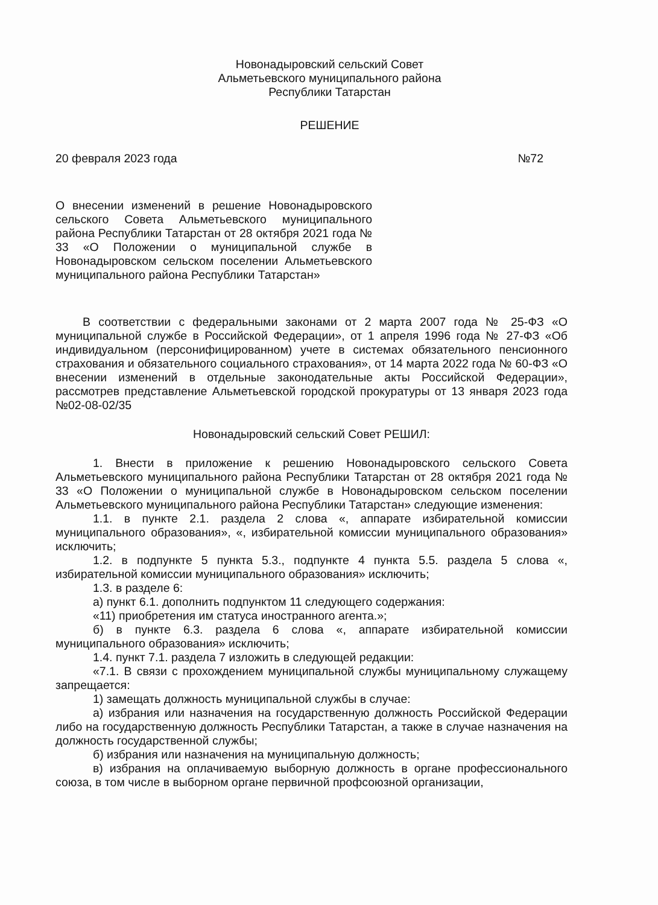Новонадыровский сельский Совет
Альметьевского муниципального района
Республики Татарстан
РЕШЕНИЕ
20 февраля 2023 года №72
О внесении изменений в решение Новонадыровского сельского Совета Альметьевского муниципального района Республики Татарстан от 28 октября 2021 года № 33 «О Положении о муниципальной службе в Новонадыровском сельском поселении Альметьевского муниципального района Республики Татарстан»
В соответствии с федеральными законами от 2 марта 2007 года № 25-ФЗ «О муниципальной службе в Российской Федерации», от 1 апреля 1996 года № 27-ФЗ «Об индивидуальном (персонифицированном) учете в системах обязательного пенсионного страхования и обязательного социального страхования», от 14 марта 2022 года № 60-ФЗ «О внесении изменений в отдельные законодательные акты Российской Федерации», рассмотрев представление Альметьевской городской прокуратуры от 13 января 2023 года №02-08-02/35
Новонадыровский сельский Совет РЕШИЛ:
1. Внести в приложение к решению Новонадыровского сельского Совета Альметьевского муниципального района Республики Татарстан от 28 октября 2021 года № 33 «О Положении о муниципальной службе в Новонадыровском сельском поселении Альметьевского муниципального района Республики Татарстан» следующие изменения:
1.1. в пункте 2.1. раздела 2 слова «, аппарате избирательной комиссии муниципального образования», «, избирательной комиссии муниципального образования» исключить;
1.2. в подпункте 5 пункта 5.3., подпункте 4 пункта 5.5. раздела 5 слова «, избирательной комиссии муниципального образования» исключить;
1.3. в разделе 6:
а) пункт 6.1. дополнить подпунктом 11 следующего содержания:
«11) приобретения им статуса иностранного агента.»;
б) в пункте 6.3. раздела 6 слова «, аппарате избирательной комиссии муниципального образования» исключить;
1.4. пункт 7.1. раздела 7 изложить в следующей редакции:
«7.1. В связи с прохождением муниципальной службы муниципальному служащему запрещается:
1) замещать должность муниципальной службы в случае:
а) избрания или назначения на государственную должность Российской Федерации либо на государственную должность Республики Татарстан, а также в случае назначения на должность государственной службы;
б) избрания или назначения на муниципальную должность;
в) избрания на оплачиваемую выборную должность в органе профессионального союза, в том числе в выборном органе первичной профсоюзной организации,